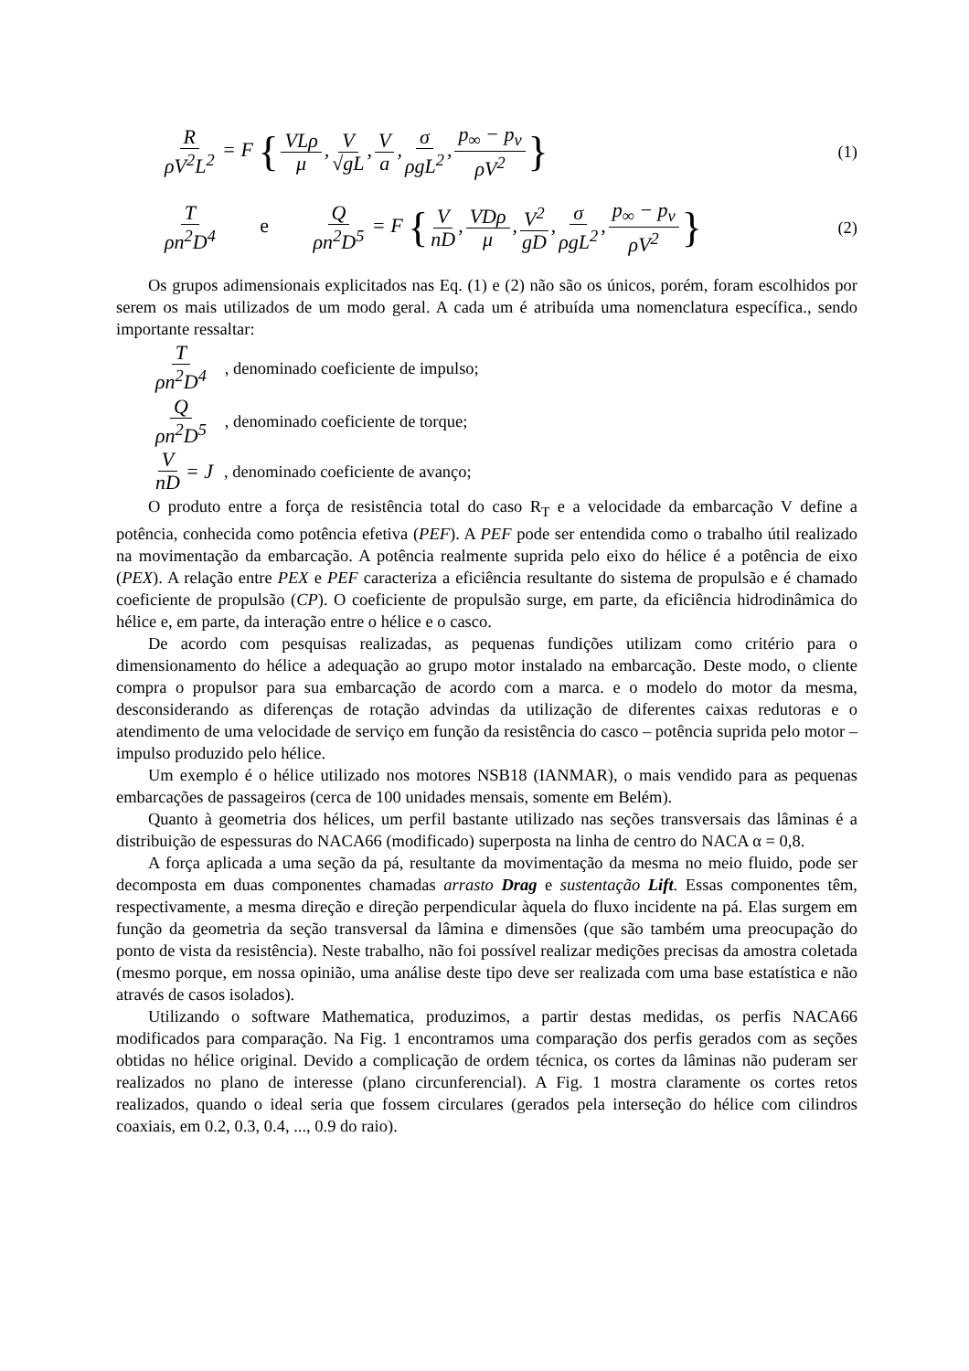RρV<sup>2</sup>L<sup>2</sup> = F { VLρ μ, V √gL, V a, σ ρgL<sup>2</sup>, p<sub>∞</sub> − p<sub>v</sub> ρV<sup>2</sup> }
(1)
Tρn<sup>2</sup>D<sup>4</sup> e Q ρn<sup>2</sup>D<sup>5</sup> = F { V nD, VDρ μ, V<sup>2</sup> gD, σ ρgL<sup>2</sup>, p<sub>∞</sub> − p<sub>v</sub> ρV<sup>2</sup> }
(2)
Os grupos adimensionais explicitados nas Eq. (1) e (2) não são os únicos, porém, foram escolhidos por serem os mais utilizados de um modo geral. A cada um é atribuída uma nomenclatura específica., sendo importante ressaltar:
Tρn<sup>2</sup>D<sup>4</sup>, denominado coeficiente de impulso;
Qρn<sup>2</sup>D<sup>5</sup>, denominado coeficiente de torque;
VnD = J, denominado coeficiente de avanço;
O produto entre a força de resistência total do caso R<sub>T</sub> e a velocidade da embarcação V define a potência, conhecida como potência efetiva (PEF). A PEF pode ser entendida como o trabalho útil realizado na movimentação da embarcação. A potência realmente suprida pelo eixo do hélice é a potência de eixo (PEX). A relação entre PEX e PEF caracteriza a eficiência resultante do sistema de propulsão e é chamado coeficiente de propulsão (CP). O coeficiente de propulsão surge, em parte, da eficiência hidrodinâmica do hélice e, em parte, da interação entre o hélice e o casco.
De acordo com pesquisas realizadas, as pequenas fundições utilizam como critério para o dimensionamento do hélice a adequação ao grupo motor instalado na embarcação. Deste modo, o cliente compra o propulsor para sua embarcação de acordo com a marca. e o modelo do motor da mesma, desconsiderando as diferenças de rotação advindas da utilização de diferentes caixas redutoras e o atendimento de uma velocidade de serviço em função da resistência do casco – potência suprida pelo motor – impulso produzido pelo hélice.
Um exemplo é o hélice utilizado nos motores NSB18 (IANMAR), o mais vendido para as pequenas embarcações de passageiros (cerca de 100 unidades mensais, somente em Belém).
Quanto à geometria dos hélices, um perfil bastante utilizado nas seções transversais das lâminas é a distribuição de espessuras do NACA66 (modificado) superposta na linha de centro do NACA α = 0,8.
A força aplicada a uma seção da pá, resultante da movimentação da mesma no meio fluido, pode ser decomposta em duas componentes chamadas arrasto Drag e sustentação Lift. Essas componentes têm, respectivamente, a mesma direção e direção perpendicular àquela do fluxo incidente na pá. Elas surgem em função da geometria da seção transversal da lâmina e dimensões (que são também uma preocupação do ponto de vista da resistência). Neste trabalho, não foi possível realizar medições precisas da amostra coletada (mesmo porque, em nossa opinião, uma análise deste tipo deve ser realizada com uma base estatística e não através de casos isolados).
Utilizando o software Mathematica, produzimos, a partir destas medidas, os perfis NACA66 modificados para comparação. Na Fig. 1 encontramos uma comparação dos perfis gerados com as seções obtidas no hélice original. Devido a complicação de ordem técnica, os cortes da lâminas não puderam ser realizados no plano de interesse (plano circunferencial). A Fig. 1 mostra claramente os cortes retos realizados, quando o ideal seria que fossem circulares (gerados pela interseção do hélice com cilindros coaxiais, em 0.2, 0.3, 0.4, ..., 0.9 do raio).